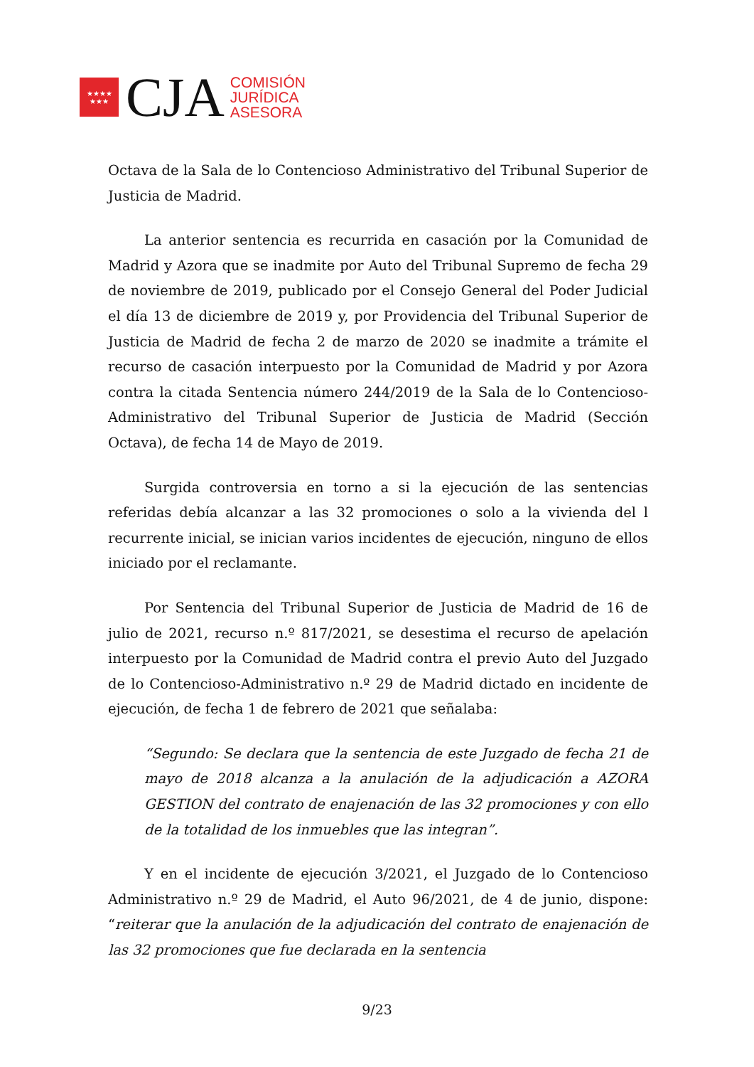★★★★
★★★
CJA
COMISIÓN
JURÍDICA
ASESORA
Octava de la Sala de lo Contencioso Administrativo del Tribunal Superior de Justicia de Madrid.
La anterior sentencia es recurrida en casación por la Comunidad de Madrid y Azora que se inadmite por Auto del Tribunal Supremo de fecha 29 de noviembre de 2019, publicado por el Consejo General del Poder Judicial el día 13 de diciembre de 2019 y, por Providencia del Tribunal Superior de Justicia de Madrid de fecha 2 de marzo de 2020 se inadmite a trámite el recurso de casación interpuesto por la Comunidad de Madrid y por Azora contra la citada Sentencia número 244/2019 de la Sala de lo Contencioso-Administrativo del Tribunal Superior de Justicia de Madrid (Sección Octava), de fecha 14 de Mayo de 2019.
Surgida controversia en torno a si la ejecución de las sentencias referidas debía alcanzar a las 32 promociones o solo a la vivienda del l recurrente inicial, se inician varios incidentes de ejecución, ninguno de ellos iniciado por el reclamante.
Por Sentencia del Tribunal Superior de Justicia de Madrid de 16 de julio de 2021, recurso n.º 817/2021, se desestima el recurso de apelación interpuesto por la Comunidad de Madrid contra el previo Auto del Juzgado de lo Contencioso-Administrativo n.º 29 de Madrid dictado en incidente de ejecución, de fecha 1 de febrero de 2021 que señalaba:
“Segundo: Se declara que la sentencia de este Juzgado de fecha 21 de mayo de 2018 alcanza a la anulación de la adjudicación a AZORA GESTION del contrato de enajenación de las 32 promociones y con ello de la totalidad de los inmuebles que las integran”.
Y en el incidente de ejecución 3/2021, el Juzgado de lo Contencioso Administrativo n.º 29 de Madrid, el Auto 96/2021, de 4 de junio, dispone: “reiterar que la anulación de la adjudicación del contrato de enajenación de las 32 promociones que fue declarada en la sentencia
9/23